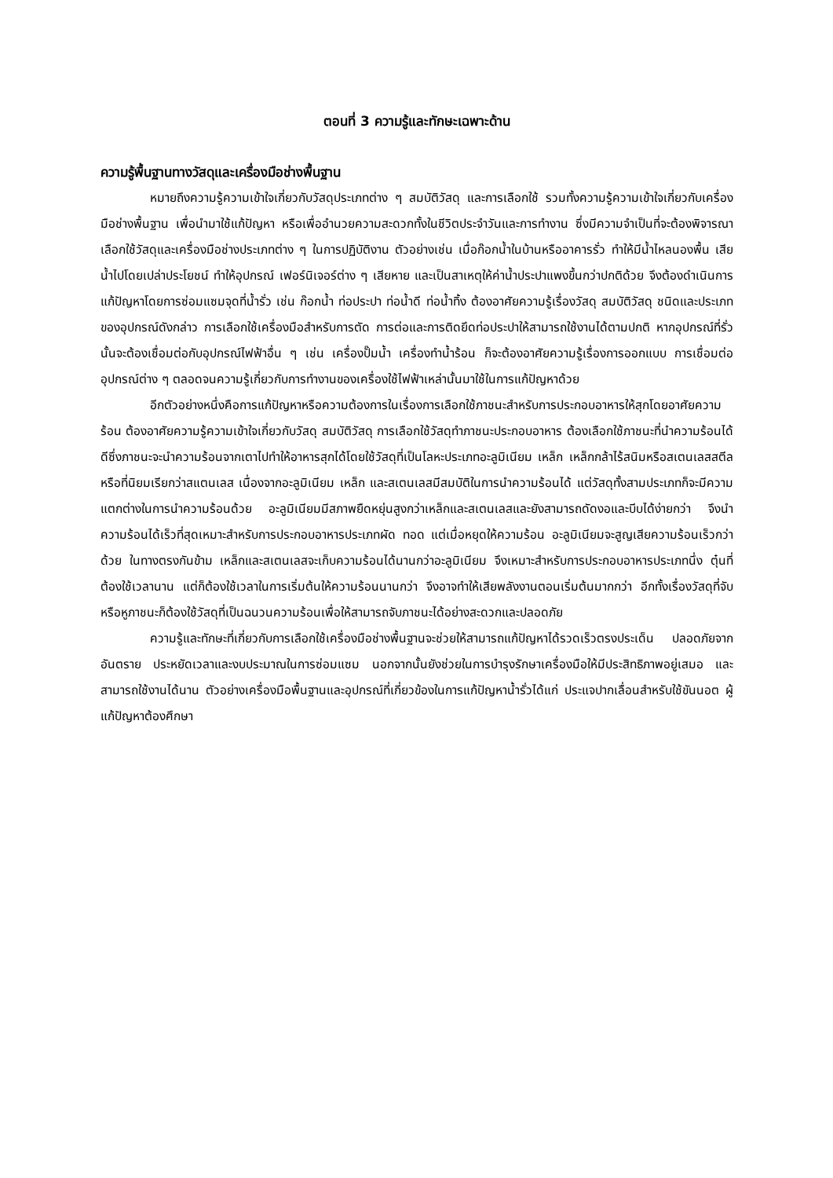ตอนที่ 3 ความรู้และทักษะเฉพาะด้าน
ความรู้พื้นฐานทางวัสดุและเครื่องมือช่างพื้นฐาน
หมายถึงความรู้ความเข้าใจเกี่ยวกับวัสดุประเภทต่าง ๆ สมบัติวัสดุ และการเลือกใช้ รวมทั้งความรู้ความเข้าใจเกี่ยวกับเครื่องมือช่างพื้นฐาน เพื่อนำมาใช้แก้ปัญหา หรือเพื่ออำนวยความสะดวกทั้งในชีวิตประจำวันและการทำงาน ซึ่งมีความจำเป็นที่จะต้องพิจารณาเลือกใช้วัสดุและเครื่องมือช่างประเภทต่าง ๆ ในการปฏิบัติงาน ตัวอย่างเช่น เมื่อก๊อกน้ำในบ้านหรืออาคารรั่ว ทำให้มีน้ำไหลนองพื้น เสียน้ำไปโดยเปล่าประโยชน์ ทำให้อุปกรณ์ เฟอร์นิเจอร์ต่าง ๆ เสียหาย และเป็นสาเหตุให้ค่าน้ำประปาแพงขึ้นกว่าปกติด้วย จึงต้องดำเนินการแก้ปัญหาโดยการซ่อมแซมจุดที่น้ำรั่ว เช่น ก๊อกน้ำ ท่อประปา ท่อน้ำดี ท่อน้ำทิ้ง ต้องอาศัยความรู้เรื่องวัสดุ สมบัติวัสดุ ชนิดและประเภทของอุปกรณ์ดังกล่าว การเลือกใช้เครื่องมือสำหรับการตัด การต่อและการติดยึดท่อประปาให้สามารถใช้งานได้ตามปกติ หากอุปกรณ์ที่รั่วนั้นจะต้องเชื่อมต่อกับอุปกรณ์ไฟฟ้าอื่น ๆ เช่น เครื่องปั๊มน้ำ เครื่องทำน้ำร้อน ก็จะต้องอาศัยความรู้เรื่องการออกแบบ การเชื่อมต่ออุปกรณ์ต่าง ๆ ตลอดจนความรู้เกี่ยวกับการทำงานของเครื่องใช้ไฟฟ้าเหล่านั้นมาใช้ในการแก้ปัญหาด้วย
อีกตัวอย่างหนึ่งคือการแก้ปัญหาหรือความต้องการในเรื่องการเลือกใช้ภาชนะสำหรับการประกอบอาหารให้สุกโดยอาศัยความร้อน ต้องอาศัยความรู้ความเข้าใจเกี่ยวกับวัสดุ สมบัติวัสดุ การเลือกใช้วัสดุทำภาชนะประกอบอาหาร ต้องเลือกใช้ภาชนะที่นำความร้อนได้ดีซึ่งภาชนะจะนำความร้อนจากเตาไปทำให้อาหารสุกได้โดยใช้วัสดุที่เป็นโลหะประเภทอะลูมิเนียม เหล็ก เหล็กกล้าไร้สนิมหรือสเตนเลสสตีล หรือที่นิยมเรียกว่าสแตนเลส เนื่องจากอะลูมิเนียม เหล็ก และสเตนเลสมีสมบัติในการนำความร้อนได้ แต่วัสดุทั้งสามประเภทก็จะมีความแตกต่างในการนำความร้อนด้วย อะลูมิเนียมมีสภาพยืดหยุ่นสูงกว่าเหล็กและสเตนเลสและยังสามารถดัดงอและบีบได้ง่ายกว่า จึงนำความร้อนได้เร็วที่สุดเหมาะสำหรับการประกอบอาหารประเภทผัด ทอด แต่เมื่อหยุดให้ความร้อน อะลูมิเนียมจะสูญเสียความร้อนเร็วกว่าด้วย ในทางตรงกันข้าม เหล็กและสเตนเลสจะเก็บความร้อนได้นานกว่าอะลูมิเนียม จึงเหมาะสำหรับการประกอบอาหารประเภทนึ่ง ตุ๋นที่ต้องใช้เวลานาน แต่ก็ต้องใช้เวลาในการเริ่มต้นให้ความร้อนนานกว่า จึงอาจทำให้เสียพลังงานตอนเริ่มต้นมากกว่า อีกทั้งเรื่องวัสดุที่จับหรือหูภาชนะก็ต้องใช้วัสดุที่เป็นฉนวนความร้อนเพื่อให้สามารถจับภาชนะได้อย่างสะดวกและปลอดภัย
ความรู้และทักษะที่เกี่ยวกับการเลือกใช้เครื่องมือช่างพื้นฐานจะช่วยให้สามารถแก้ปัญหาได้รวดเร็วตรงประเด็น ปลอดภัยจากอันตราย ประหยัดเวลาและงบประมาณในการซ่อมแซม นอกจากนั้นยังช่วยในการบำรุงรักษาเครื่องมือให้มีประสิทธิภาพอยู่เสมอ และสามารถใช้งานได้นาน ตัวอย่างเครื่องมือพื้นฐานและอุปกรณ์ที่เกี่ยวข้องในการแก้ปัญหาน้ำรั่วได้แก่ ประแจปากเลื่อนสำหรับใช้ขันนอต ผู้แก้ปัญหาต้องศึกษา